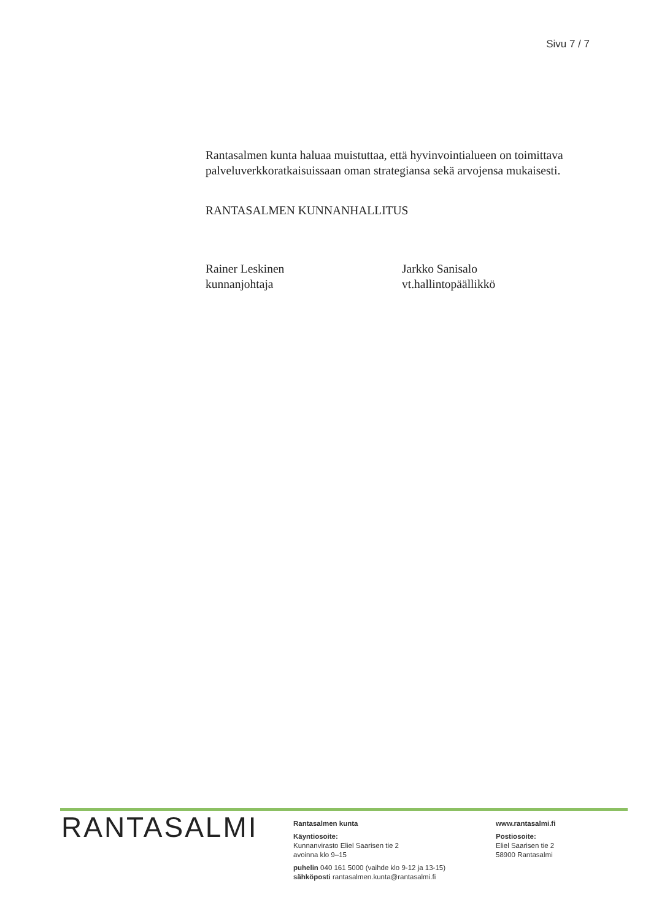Sivu 7 / 7
Rantasalmen kunta haluaa muistuttaa, että hyvinvointialueen on toimittava palveluverkkoratkaisuissaan oman strategiansa sekä arvojensa mukaisesti.
RANTASALMEN KUNNANHALLITUS
Rainer Leskinen
kunnanjohtaja
Jarkko Sanisalo
vt.hallintopäällikkö
RANTASALMI
Rantasalmen kunta
Käyntiosoite:
Kunnanvirasto Eliel Saarisen tie 2
avoinna klo 9–15
puhelin 040 161 5000 (vaihde klo 9-12 ja 13-15)
sähköposti rantasalmen.kunta@rantasalmi.fi
www.rantasalmi.fi
Postiosoite:
Eliel Saarisen tie 2
58900 Rantasalmi